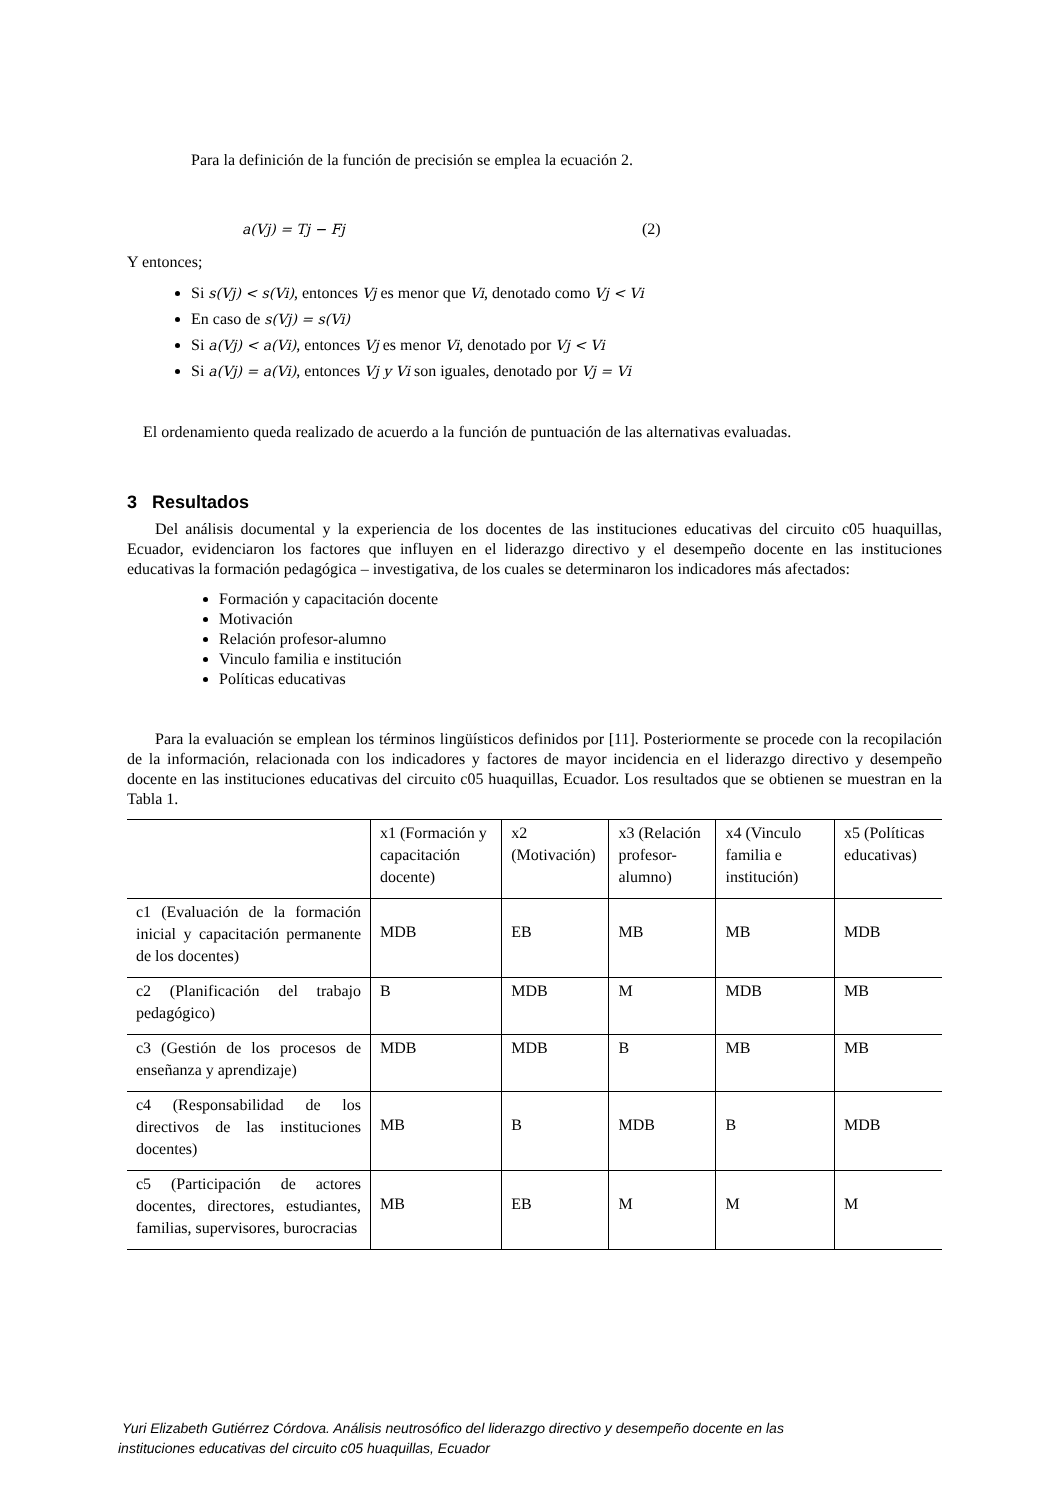Para la definición de la función de precisión se emplea la ecuación 2.
a(Vj) = Tj − Fj (2)
Y entonces;
Si s(Vj) < s(Vi), entonces Vj es menor que Vi, denotado como Vj < Vi
En caso de s(Vj) = s(Vi)
Si a(Vj) < a(Vi), entonces Vj es menor Vi, denotado por Vj < Vi
Si a(Vj) = a(Vi), entonces Vj y Vi son iguales, denotado por Vj = Vi
El ordenamiento queda realizado de acuerdo a la función de puntuación de las alternativas evaluadas.
3 Resultados
Del análisis documental y la experiencia de los docentes de las instituciones educativas del circuito c05 huaquillas, Ecuador, evidenciaron los factores que influyen en el liderazgo directivo y el desempeño docente en las instituciones educativas la formación pedagógica – investigativa, de los cuales se determinaron los indicadores más afectados:
Formación y capacitación docente
Motivación
Relación profesor-alumno
Vinculo familia e institución
Políticas educativas
Para la evaluación se emplean los términos lingüísticos definidos por [11]. Posteriormente se procede con la recopilación de la información, relacionada con los indicadores y factores de mayor incidencia en el liderazgo directivo y desempeño docente en las instituciones educativas del circuito c05 huaquillas, Ecuador. Los resultados que se obtienen se muestran en la Tabla 1.
| | x1 (Formación y capacitación docente) | x2 (Motivación) | x3 (Relación profesor-alumno) | x4 (Vinculo familia e institución) | x5 (Políticas educativas) |
| c1 (Evaluación de la formación inicial y capacitación permanente de los docentes) | MDB | EB | MB | MB | MDB |
| c2 (Planificación del trabajo pedagógico) | B | MDB | M | MDB | MB |
| c3 (Gestión de los procesos de enseñanza y aprendizaje) | MDB | MDB | B | MB | MB |
| c4 (Responsabilidad de los directivos de las instituciones docentes) | MB | B | MDB | B | MDB |
| c5 (Participación de actores docentes, directores, estudiantes, familias, supervisores, burocracias | MB | EB | M | M | M |
Yuri Elizabeth Gutiérrez Córdova. Análisis neutrosófico del liderazgo directivo y desempeño docente en las
instituciones educativas del circuito c05 huaquillas, Ecuador